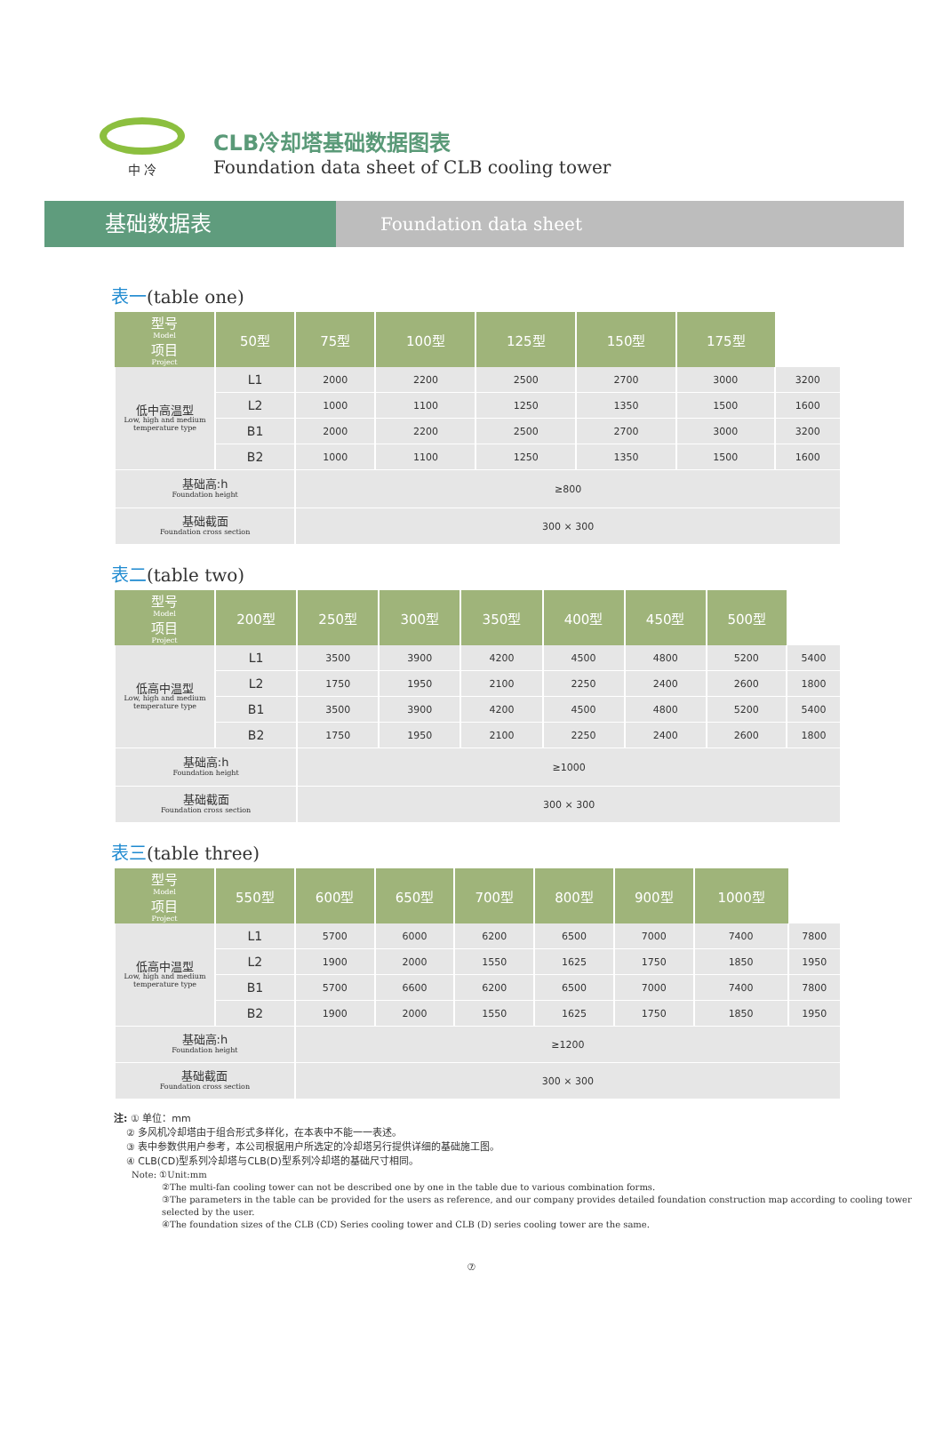中 冷
CLB冷却塔基础数据图表
Foundation data sheet of CLB cooling tower
基础数据表
Foundation data sheet
表一(table one)
| 型号 Model 项目 Project | 50型 | 75型 | 100型 | 125型 | 150型 | 175型 | |
| --- | --- | --- | --- | --- | --- | --- | --- |
| 低中高温型 Low, high and medium temperature type | L1 | 2000 | 2200 | 2500 | 2700 | 3000 | 3200 |
| | L2 | 1000 | 1100 | 1250 | 1350 | 1500 | 1600 |
| | B1 | 2000 | 2200 | 2500 | 2700 | 3000 | 3200 |
| | B2 | 1000 | 1100 | 1250 | 1350 | 1500 | 1600 |
| 基础高:h Foundation height | | ≥800 | | | | | |
| 基础截面 Foundation cross section | | 300 × 300 | | | | | |
表二(table two)
| 型号 Model 项目 Project | 200型 | 250型 | 300型 | 350型 | 400型 | 450型 | 500型 | |
| --- | --- | --- | --- | --- | --- | --- | --- | --- |
| 低高中温型 Low, high and medium temperature type | L1 | 3500 | 3900 | 4200 | 4500 | 4800 | 5200 | 5400 |
| | L2 | 1750 | 1950 | 2100 | 2250 | 2400 | 2600 | 1800 |
| | B1 | 3500 | 3900 | 4200 | 4500 | 4800 | 5200 | 5400 |
| | B2 | 1750 | 1950 | 2100 | 2250 | 2400 | 2600 | 1800 |
| 基础高:h Foundation height | | ≥1000 | | | | | | |
| 基础截面 Foundation cross section | | 300 × 300 | | | | | | |
表三(table three)
| 型号 Model 项目 Project | 550型 | 600型 | 650型 | 700型 | 800型 | 900型 | 1000型 | |
| --- | --- | --- | --- | --- | --- | --- | --- | --- |
| 低高中温型 Low, high and medium temperature type | L1 | 5700 | 6000 | 6200 | 6500 | 7000 | 7400 | 7800 |
| | L2 | 1900 | 2000 | 1550 | 1625 | 1750 | 1850 | 1950 |
| | B1 | 5700 | 6600 | 6200 | 6500 | 7000 | 7400 | 7800 |
| | B2 | 1900 | 2000 | 1550 | 1625 | 1750 | 1850 | 1950 |
| 基础高:h Foundation height | | ≥1200 | | | | | | |
| 基础截面 Foundation cross section | | 300 × 300 | | | | | | |
注: ① 单位：mm
② 多风机冷却塔由于组合形式多样化，在本表中不能一一表述。
③ 表中参数供用户参考，本公司根据用户所选定的冷却塔另行提供详细的基础施工图。
④ CLB(CD)型系列冷却塔与CLB(D)型系列冷却塔的基础尺寸相同。
Note: ①Unit:mm
②The multi-fan cooling tower can not be described one by one in the table due to various combination forms.
③The parameters in the table can be provided for the users as reference, and our company provides detailed foundation construction map according to cooling tower selected by the user.
④The foundation sizes of the CLB (CD) Series cooling tower and CLB (D) series cooling tower are the same.
⑦